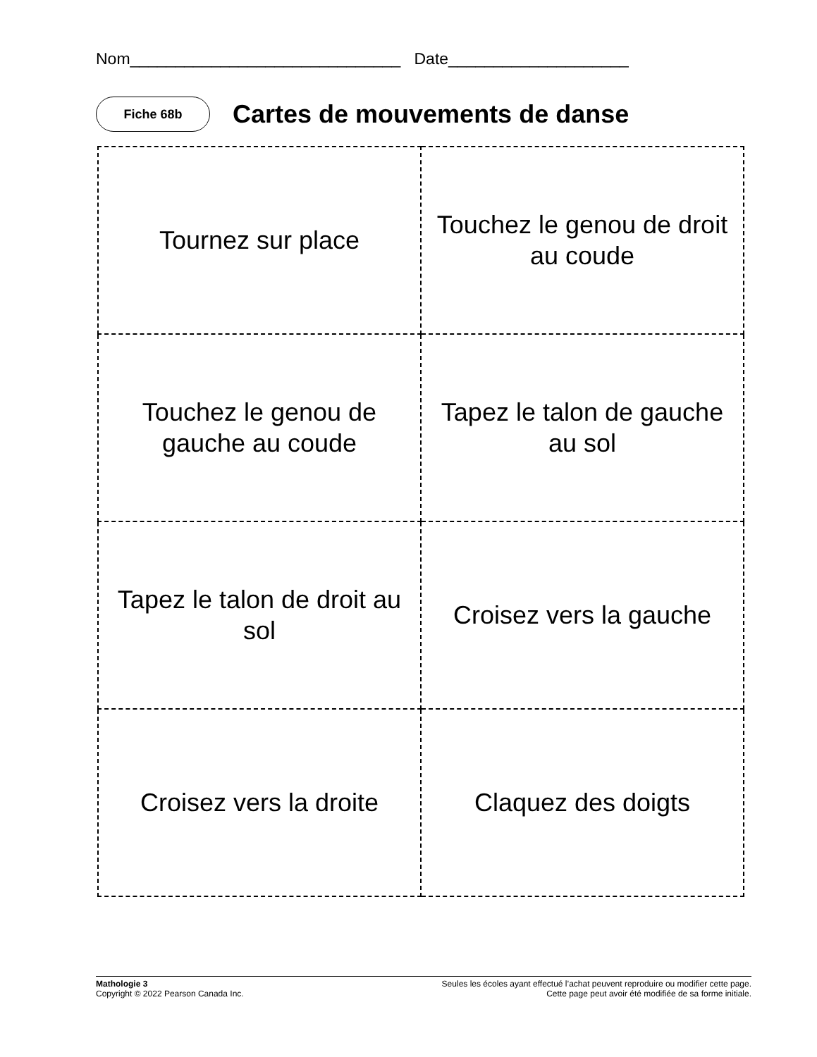Nom______________________________ Date____________________
Fiche 68b
Cartes de mouvements de danse
| Tournez sur place | Touchez le genou de droit au coude |
| Touchez le genou de gauche au coude | Tapez le talon de gauche au sol |
| Tapez le talon de droit au sol | Croisez vers la gauche |
| Croisez vers la droite | Claquez des doigts |
Mathologie 3
Copyright © 2022 Pearson Canada Inc.
Seules les écoles ayant effectué l’achat peuvent reproduire ou modifier cette page.
Cette page peut avoir été modifiée de sa forme initiale.